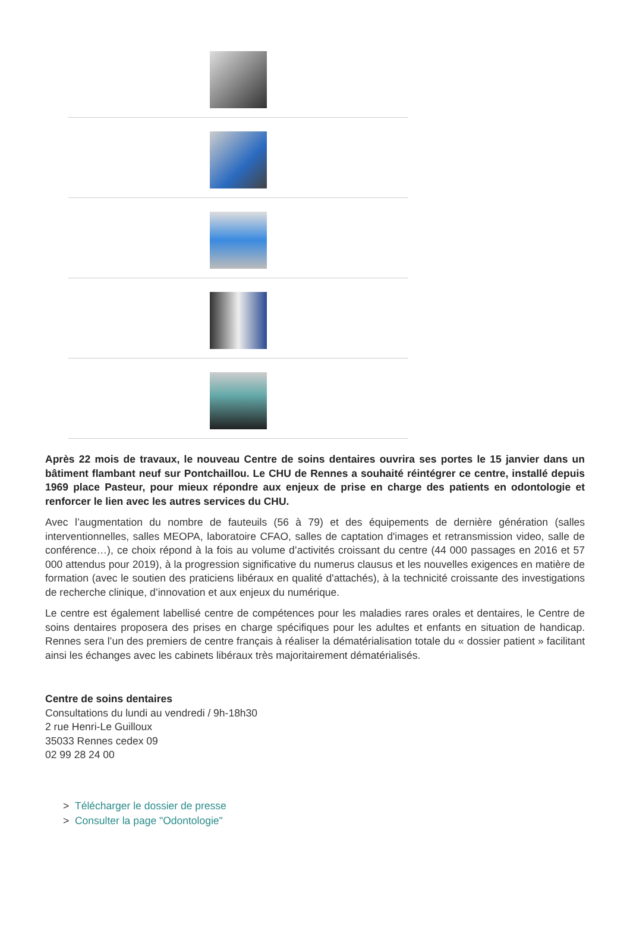Après 22 mois de travaux, le nouveau Centre de soins dentaires ouvrira ses portes le 15 janvier dans un bâtiment flambant neuf sur Pontchaillou. Le CHU de Rennes a souhaité réintégrer ce centre, installé depuis 1969 place Pasteur, pour mieux répondre aux enjeux de prise en charge des patients en odontologie et renforcer le lien avec les autres services du CHU.
Avec l’augmentation du nombre de fauteuils (56 à 79) et des équipements de dernière génération (salles interventionnelles, salles MEOPA, laboratoire CFAO, salles de captation d'images et retransmission video, salle de conférence…), ce choix répond à la fois au volume d’activités croissant du centre (44 000 passages en 2016 et 57 000 attendus pour 2019), à la progression significative du numerus clausus et les nouvelles exigences en matière de formation (avec le soutien des praticiens libéraux en qualité d'attachés), à la technicité croissante des investigations de recherche clinique, d’innovation et aux enjeux du numérique.
Le centre est également labellisé centre de compétences pour les maladies rares orales et dentaires, le Centre de soins dentaires proposera des prises en charge spécifiques pour les adultes et enfants en situation de handicap. Rennes sera l’un des premiers de centre français à réaliser la dématérialisation totale du « dossier patient » facilitant ainsi les échanges avec les cabinets libéraux très majoritairement dématérialisés.
Centre de soins dentaires
Consultations du lundi au vendredi / 9h-18h30
2 rue Henri-Le Guilloux
35033 Rennes cedex 09
02 99 28 24 00
> Télécharger le dossier de presse
> Consulter la page "Odontologie"